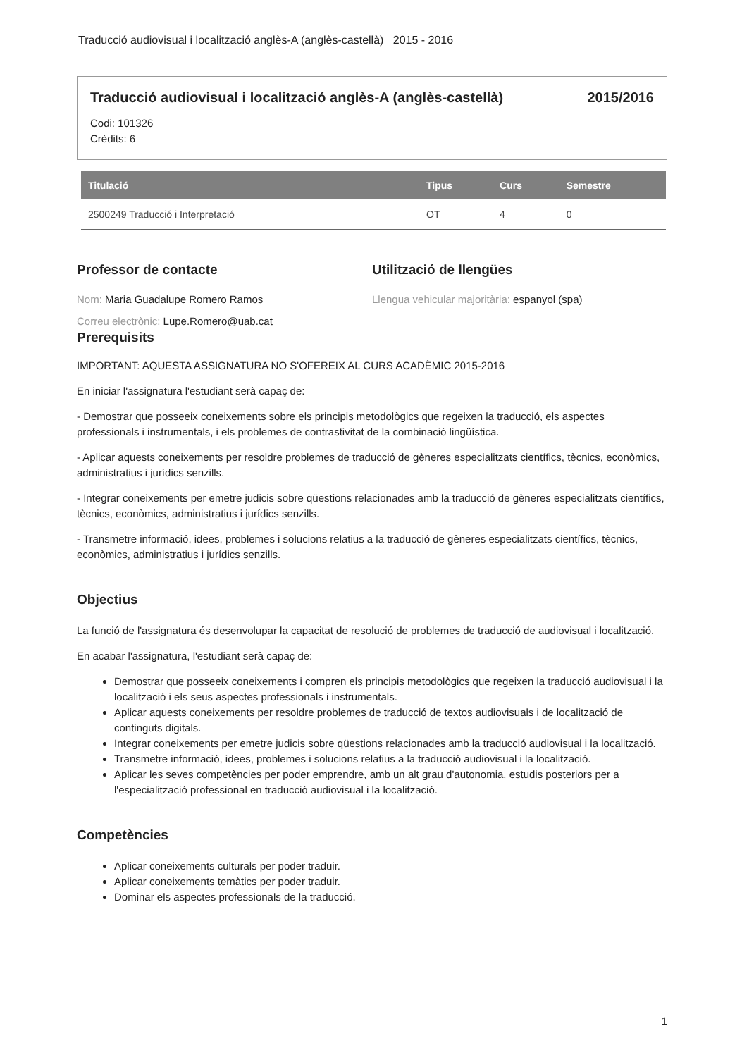Traducció audiovisual i localització anglès-A (anglès-castellà) 2015 - 2016
Traducció audiovisual i localització anglès-A (anglès-castellà) 2015/2016
Codi: 101326
Crèdits: 6
| Titulació | Tipus | Curs | Semestre |
| --- | --- | --- | --- |
| 2500249 Traducció i Interpretació | OT | 4 | 0 |
Professor de contacte
Nom: Maria Guadalupe Romero Ramos
Correu electrònic: Lupe.Romero@uab.cat
Utilització de llengües
Llengua vehicular majoritària: espanyol (spa)
Prerequisits
IMPORTANT: AQUESTA ASSIGNATURA NO S'OFEREIX AL CURS ACADÈMIC 2015-2016
En iniciar l'assignatura l'estudiant serà capaç de:
- Demostrar que posseeix coneixements sobre els principis metodològics que regeixen la traducció, els aspectes professionals i instrumentals, i els problemes de contrastivitat de la combinació lingüística.
- Aplicar aquests coneixements per resoldre problemes de traducció de gèneres especialitzats científics, tècnics, econòmics, administratius i jurídics senzills.
- Integrar coneixements per emetre judicis sobre qüestions relacionades amb la traducció de gèneres especialitzats científics, tècnics, econòmics, administratius i jurídics senzills.
- Transmetre informació, idees, problemes i solucions relatius a la traducció de gèneres especialitzats científics, tècnics, econòmics, administratius i jurídics senzills.
Objectius
La funció de l'assignatura és desenvolupar la capacitat de resolució de problemes de traducció de audiovisual i localització.
En acabar l'assignatura, l'estudiant serà capaç de:
Demostrar que posseeix coneixements i compren els principis metodològics que regeixen la traducció audiovisual i la localització i els seus aspectes professionals i instrumentals.
Aplicar aquests coneixements per resoldre problemes de traducció de textos audiovisuals i de localització de continguts digitals.
Integrar coneixements per emetre judicis sobre qüestions relacionades amb la traducció audiovisual i la localització.
Transmetre informació, idees, problemes i solucions relatius a la traducció audiovisual i la localització.
Aplicar les seves competències per poder emprendre, amb un alt grau d'autonomia, estudis posteriors per a l'especialització professional en traducció audiovisual i la localització.
Competències
Aplicar coneixements culturals per poder traduir.
Aplicar coneixements temàtics per poder traduir.
Dominar els aspectes professionals de la traducció.
1